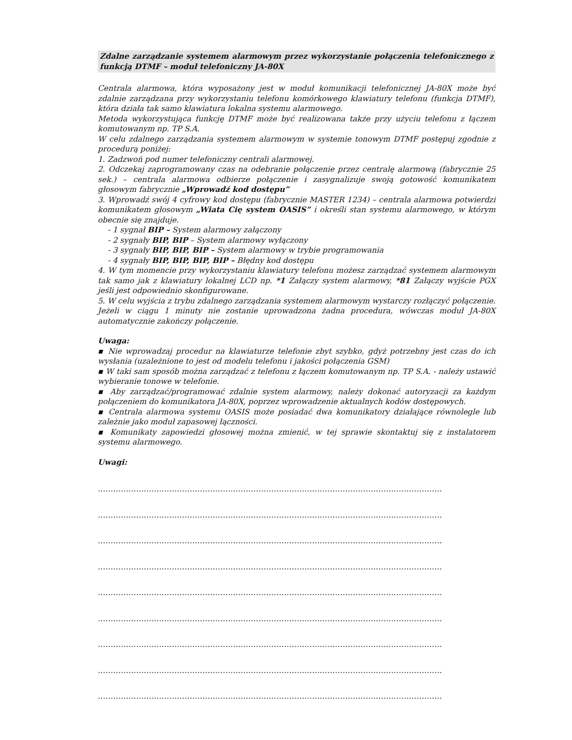Zdalne zarządzanie systemem alarmowym przez wykorzystanie połączenia telefonicznego z funkcją DTMF – moduł telefoniczny JA-80X
Centrala alarmowa, która wyposażony jest w moduł komunikacji telefonicznej JA-80X może być zdalnie zarządzana przy wykorzystaniu telefonu komórkowego klawiatury telefonu (funkcja DTMF), która działa tak samo klawiatura lokalna systemu alarmowego.
Metoda wykorzystująca funkcję DTMF może być realizowana także przy użyciu telefonu z łączem komutowanym np. TP S.A.
W celu zdalnego zarządzania systemem alarmowym w systemie tonowym DTMF postępuj zgodnie z procedurą poniżej:
1. Zadzwoń pod numer telefoniczny centrali alarmowej.
2. Odczekaj zaprogramowany czas na odebranie połączenie przez centralę alarmową (fabrycznie 25 sek.) – centrala alarmowa odbierze połączenie i zasygnalizuje swoją gotowość komunikatem głosowym fabrycznie „Wprowadź kod dostępu”
3. Wprowadź swój 4 cyfrowy kod dostępu (fabrycznie MASTER 1234) – centrala alarmowa potwierdzi komunikatem głosowym „Wiata Cię system OASIS” i określi stan systemu alarmowego, w którym obecnie się znajduje.
- 1 sygnał BIP – System alarmowy załączony
- 2 sygnały BIP, BIP – System alarmowy wyłączony
- 3 sygnały BIP, BIP, BIP – System alarmowy w trybie programowania
- 4 sygnały BIP, BIP, BIP, BIP – Błędny kod dostępu
4. W tym momencie przy wykorzystaniu klawiatury telefonu możesz zarządzać systemem alarmowym tak samo jak z klawiatury lokalnej LCD np. *1 Załączy system alarmowy, *81 Załączy wyjście PGX jeśli jest odpowiednio skonfigurowane.
5. W celu wyjścia z trybu zdalnego zarządzania systemem alarmowym wystarczy rozłączyć połączenie. Jeżeli w ciągu 1 minuty nie zostanie uprowadzona żadna procedura, wówczas moduł JA-80X automatycznie zakończy połączenie.
Uwaga:
▪ Nie wprowadzaj procedur na klawiaturze telefonie zbyt szybko, gdyż potrzebny jest czas do ich wysłania (uzależnione to jest od modelu telefonu i jakości połączenia GSM)
▪ W taki sam sposób można zarządzać z telefonu z łączem komutowanym np. TP S.A. - należy ustawić wybieranie tonowe w telefonie.
▪ Aby zarządzać/programować zdalnie system alarmowy, należy dokonać autoryzacji za każdym połączeniem do komunikatora JA-80X, poprzez wprowadzenie aktualnych kodów dostępowych.
▪ Centrala alarmowa systemu OASIS może posiadać dwa komunikatory działające równolegle lub zależnie jako moduł zapasowej łączności.
▪ Komunikaty zapowiedzi głosowej można zmienić, w tej sprawie skontaktuj się z instalatorem systemu alarmowego.
Uwagi:
………………………………………………………………………………………………………………………
………………………………………………………………………………………………………………………
………………………………………………………………………………………………………………………
………………………………………………………………………………………………………………………
………………………………………………………………………………………………………………………
………………………………………………………………………………………………………………………
………………………………………………………………………………………………………………………
………………………………………………………………………………………………………………………
………………………………………………………………………………………………………………………